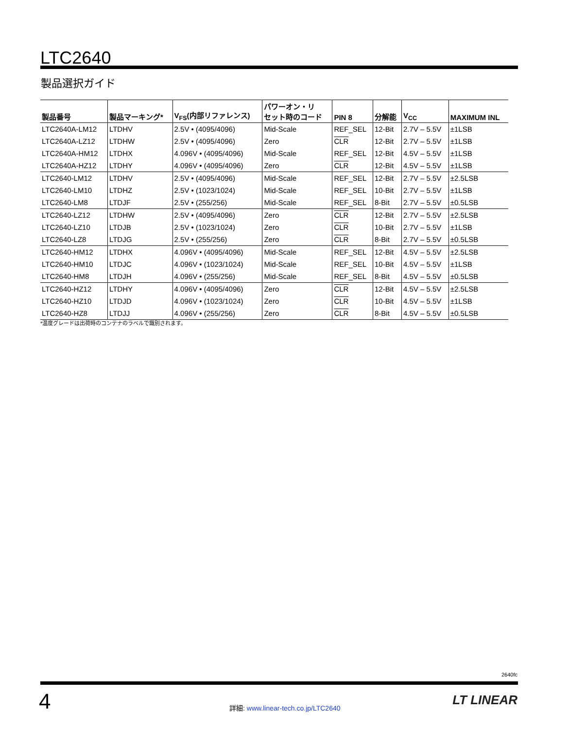LTC2640
製品選択ガイド
| 製品番号 | 製品マーキング* | V<sub>FS</sub>(内部リファレンス) | パワーオン・リ セット時のコード | PIN 8 | 分解能 | V<sub>CC</sub> | MAXIMUM INL |
| --- | --- | --- | --- | --- | --- | --- | --- |
| LTC2640A-LM12 | LTDHV | 2.5V • (4095/4096) | Mid-Scale | REF_SEL | 12-Bit | 2.7V – 5.5V | ±1LSB |
| LTC2640A-LZ12 | LTDHW | 2.5V • (4095/4096) | Zero | CLR | 12-Bit | 2.7V – 5.5V | ±1LSB |
| LTC2640A-HM12 | LTDHX | 4.096V • (4095/4096) | Mid-Scale | REF_SEL | 12-Bit | 4.5V – 5.5V | ±1LSB |
| LTC2640A-HZ12 | LTDHY | 4.096V • (4095/4096) | Zero | CLR | 12-Bit | 4.5V – 5.5V | ±1LSB |
| LTC2640-LM12 | LTDHV | 2.5V • (4095/4096) | Mid-Scale | REF_SEL | 12-Bit | 2.7V – 5.5V | ±2.5LSB |
| LTC2640-LM10 | LTDHZ | 2.5V • (1023/1024) | Mid-Scale | REF_SEL | 10-Bit | 2.7V – 5.5V | ±1LSB |
| LTC2640-LM8 | LTDJF | 2.5V • (255/256) | Mid-Scale | REF_SEL | 8-Bit | 2.7V – 5.5V | ±0.5LSB |
| LTC2640-LZ12 | LTDHW | 2.5V • (4095/4096) | Zero | CLR | 12-Bit | 2.7V – 5.5V | ±2.5LSB |
| LTC2640-LZ10 | LTDJB | 2.5V • (1023/1024) | Zero | CLR | 10-Bit | 2.7V – 5.5V | ±1LSB |
| LTC2640-LZ8 | LTDJG | 2.5V • (255/256) | Zero | CLR | 8-Bit | 2.7V – 5.5V | ±0.5LSB |
| LTC2640-HM12 | LTDHX | 4.096V • (4095/4096) | Mid-Scale | REF_SEL | 12-Bit | 4.5V – 5.5V | ±2.5LSB |
| LTC2640-HM10 | LTDJC | 4.096V • (1023/1024) | Mid-Scale | REF_SEL | 10-Bit | 4.5V – 5.5V | ±1LSB |
| LTC2640-HM8 | LTDJH | 4.096V • (255/256) | Mid-Scale | REF_SEL | 8-Bit | 4.5V – 5.5V | ±0.5LSB |
| LTC2640-HZ12 | LTDHY | 4.096V • (4095/4096) | Zero | CLR | 12-Bit | 4.5V – 5.5V | ±2.5LSB |
| LTC2640-HZ10 | LTDJD | 4.096V • (1023/1024) | Zero | CLR | 10-Bit | 4.5V – 5.5V | ±1LSB |
| LTC2640-HZ8 | LTDJJ | 4.096V • (255/256) | Zero | CLR | 8-Bit | 4.5V – 5.5V | ±0.5LSB |
*温度グレードは出荷時のコンテナのラベルで識別されます。
2640fc
4
詳細: www.linear-tech.co.jp/LTC2640
LT LINEAR